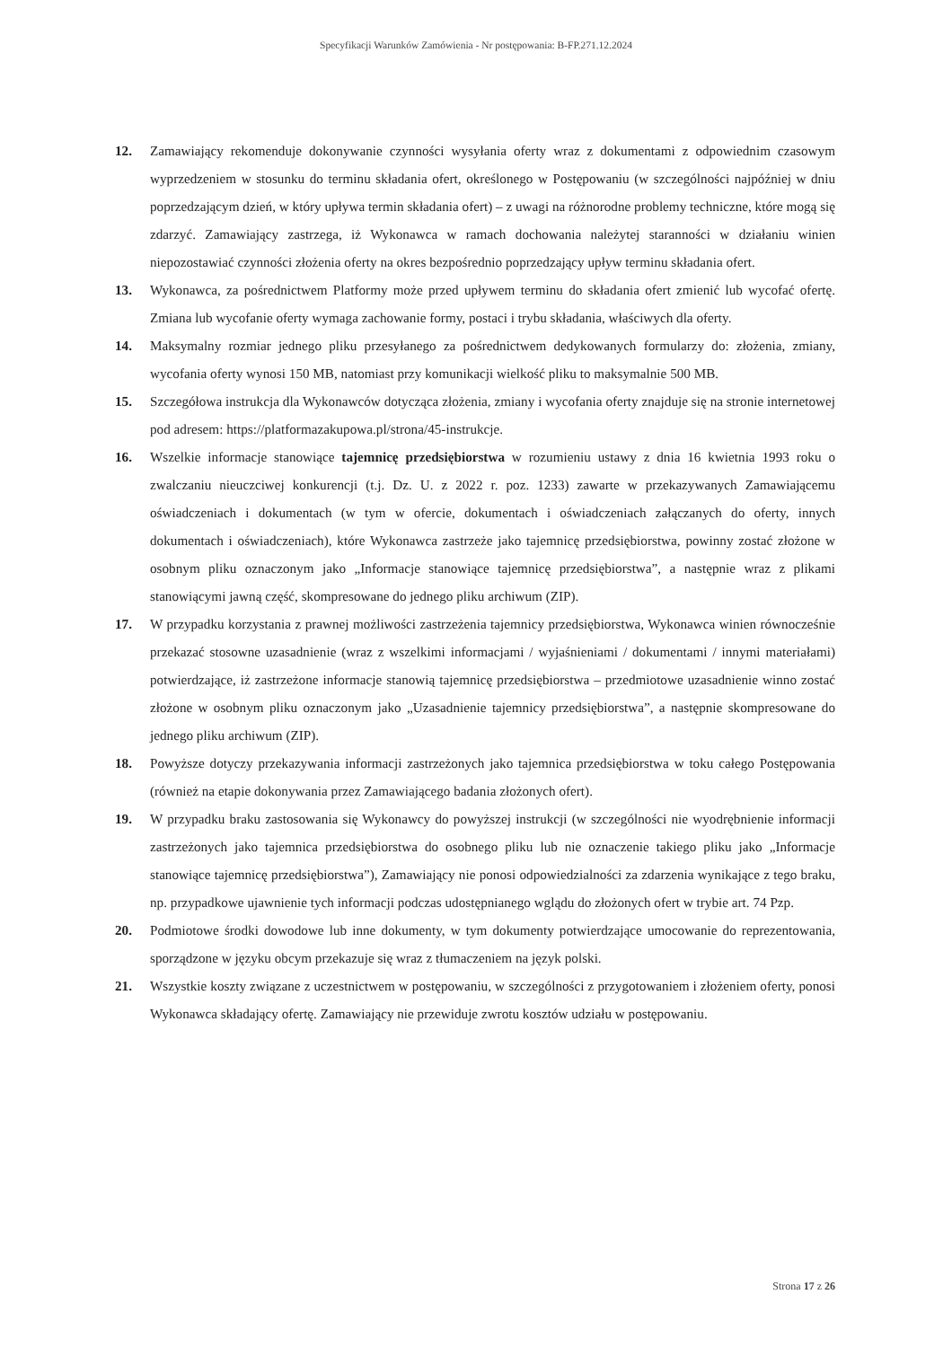Specyfikacji Warunków Zamówienia - Nr postępowania: B-FP.271.12.2024
12. Zamawiający rekomenduje dokonywanie czynności wysyłania oferty wraz z dokumentami z odpowiednim czasowym wyprzedzeniem w stosunku do terminu składania ofert, określonego w Postępowaniu (w szczególności najpóźniej w dniu poprzedzającym dzień, w który upływa termin składania ofert) – z uwagi na różnorodne problemy techniczne, które mogą się zdarzyć. Zamawiający zastrzega, iż Wykonawca w ramach dochowania należytej staranności w działaniu winien niepozostawiać czynności złożenia oferty na okres bezpośrednio poprzedzający upływ terminu składania ofert.
13. Wykonawca, za pośrednictwem Platformy może przed upływem terminu do składania ofert zmienić lub wycofać ofertę. Zmiana lub wycofanie oferty wymaga zachowanie formy, postaci i trybu składania, właściwych dla oferty.
14. Maksymalny rozmiar jednego pliku przesyłanego za pośrednictwem dedykowanych formularzy do: złożenia, zmiany, wycofania oferty wynosi 150 MB, natomiast przy komunikacji wielkość pliku to maksymalnie 500 MB.
15. Szczegółowa instrukcja dla Wykonawców dotycząca złożenia, zmiany i wycofania oferty znajduje się na stronie internetowej pod adresem: https://platformazakupowa.pl/strona/45-instrukcje.
16. Wszelkie informacje stanowiące tajemnicę przedsiębiorstwa w rozumieniu ustawy z dnia 16 kwietnia 1993 roku o zwalczaniu nieuczciwej konkurencji (t.j. Dz. U. z 2022 r. poz. 1233) zawarte w przekazywanych Zamawiającemu oświadczeniach i dokumentach (w tym w ofercie, dokumentach i oświadczeniach załączanych do oferty, innych dokumentach i oświadczeniach), które Wykonawca zastrzeże jako tajemnicę przedsiębiorstwa, powinny zostać złożone w osobnym pliku oznaczonym jako „Informacje stanowiące tajemnicę przedsiębiorstwa”, a następnie wraz z plikami stanowiącymi jawną część, skompresowane do jednego pliku archiwum (ZIP).
17. W przypadku korzystania z prawnej możliwości zastrzeżenia tajemnicy przedsiębiorstwa, Wykonawca winien równocześnie przekazać stosowne uzasadnienie (wraz z wszelkimi informacjami / wyjaśnieniami / dokumentami / innymi materiałami) potwierdzające, iż zastrzeżone informacje stanowią tajemnicę przedsiębiorstwa – przedmiotowe uzasadnienie winno zostać złożone w osobnym pliku oznaczonym jako „Uzasadnienie tajemnicy przedsiębiorstwa”, a następnie skompresowane do jednego pliku archiwum (ZIP).
18. Powyższe dotyczy przekazywania informacji zastrzeżonych jako tajemnica przedsiębiorstwa w toku całego Postępowania (również na etapie dokonywania przez Zamawiającego badania złożonych ofert).
19. W przypadku braku zastosowania się Wykonawcy do powyższej instrukcji (w szczególności nie wyodrębnienie informacji zastrzeżonych jako tajemnica przedsiębiorstwa do osobnego pliku lub nie oznaczenie takiego pliku jako „Informacje stanowiące tajemnicę przedsiębiorstwa”), Zamawiający nie ponosi odpowiedzialności za zdarzenia wynikające z tego braku, np. przypadkowe ujawnienie tych informacji podczas udostępnianego wglądu do złożonych ofert w trybie art. 74 Pzp.
20. Podmiotowe środki dowodowe lub inne dokumenty, w tym dokumenty potwierdzające umocowanie do reprezentowania, sporządzone w języku obcym przekazuje się wraz z tłumaczeniem na język polski.
21. Wszystkie koszty związane z uczestnictwem w postępowaniu, w szczególności z przygotowaniem i złożeniem oferty, ponosi Wykonawca składający ofertę. Zamawiający nie przewiduje zwrotu kosztów udziału w postępowaniu.
Strona 17 z 26